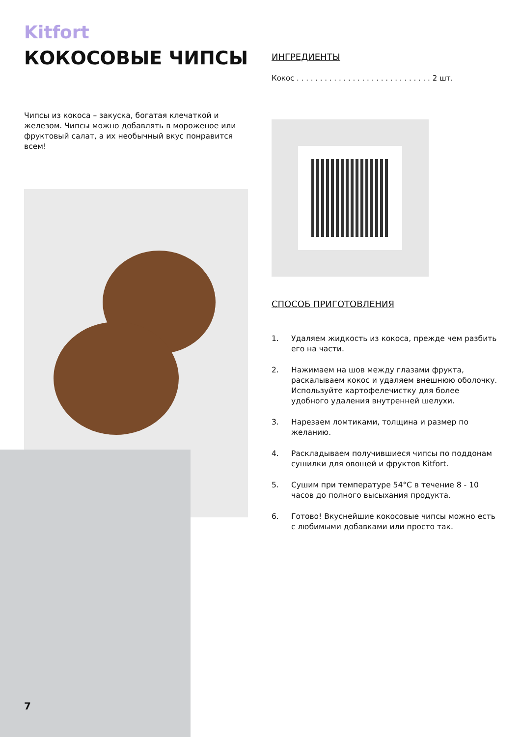Kitfort
КОКОСОВЫЕ ЧИПСЫ
Чипсы из кокоса – закуска, богатая клечаткой и железом. Чипсы можно добавлять в мороженое или фруктовый салат, а их необычный вкус понравится всем!
ИНГРЕДИЕНТЫ
Кокос . . . . . . . . . . . . . . . . . . . . . . . . . . . . . 2 шт.
СПОСОБ ПРИГОТОВЛЕНИЯ
1. Удаляем жидкость из кокоса, прежде чем разбить его на части.
2. Нажимаем на шов между глазами фрукта, раскалываем кокос и удаляем внешнюю оболочку. Используйте картофелечистку для более удобного удаления внутренней шелухи.
3. Нарезаем ломтиками, толщина и размер по желанию.
4. Раскладываем получившиеся чипсы по поддонам сушилки для овощей и фруктов Kitfort.
5. Сушим при температуре 54°С в течение 8 - 10 часов до полного высыхания продукта.
6. Готово! Вкуснейшие кокосовые чипсы можно есть с любимыми добавками или просто так.
7